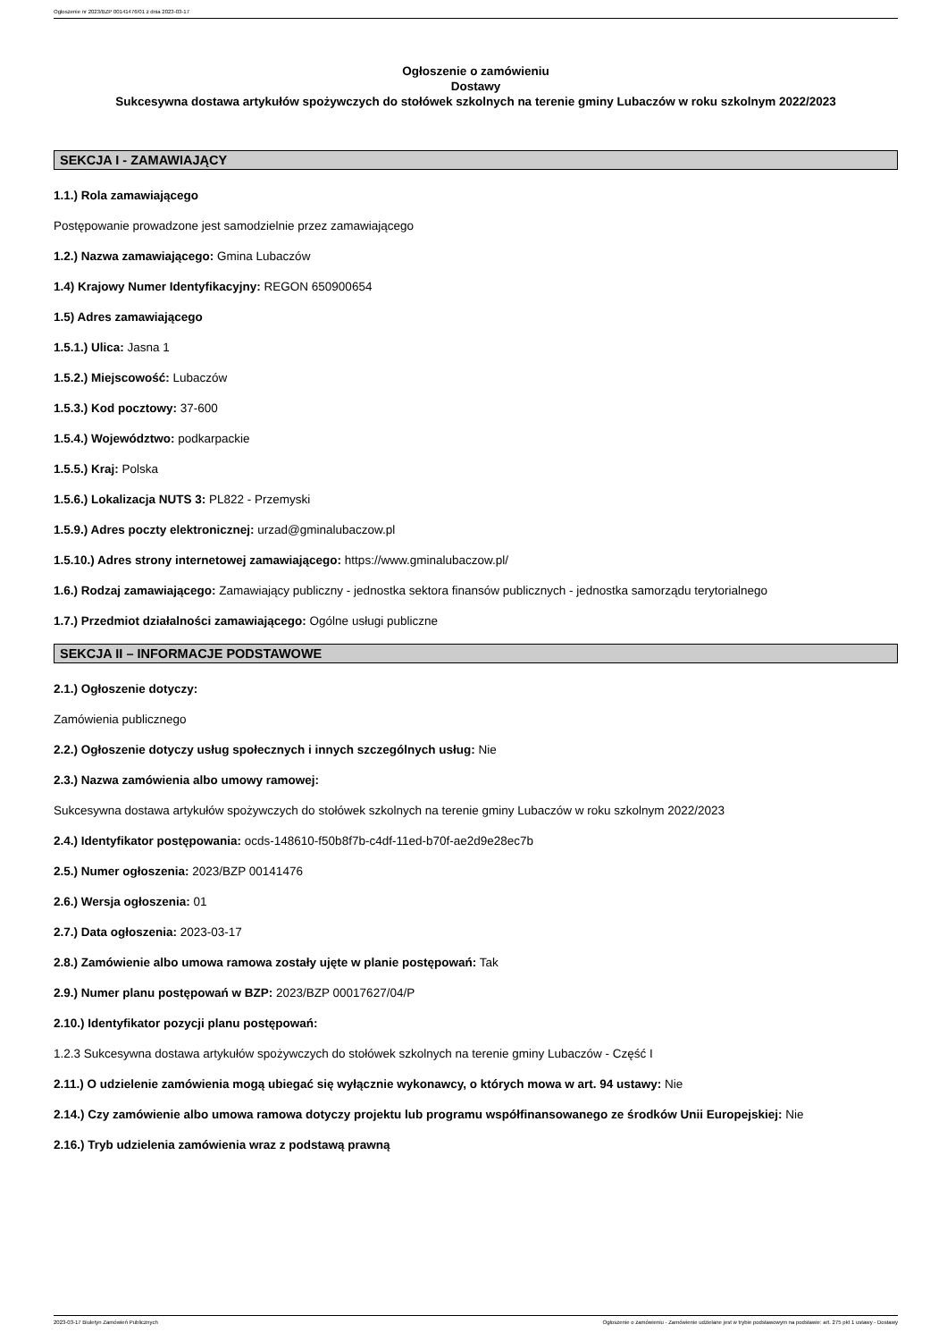Ogłoszenie nr 2023/BZP 00141476/01 z dnia 2023-03-17
Ogłoszenie o zamówieniu
Dostawy
Sukcesywna dostawa artykułów spożywczych do stołówek szkolnych na terenie gminy Lubaczów w roku szkolnym 2022/2023
SEKCJA I - ZAMAWIAJĄCY
1.1.) Rola zamawiającego
Postępowanie prowadzone jest samodzielnie przez zamawiającego
1.2.) Nazwa zamawiającego: Gmina Lubaczów
1.4) Krajowy Numer Identyfikacyjny: REGON 650900654
1.5) Adres zamawiającego
1.5.1.) Ulica: Jasna 1
1.5.2.) Miejscowość: Lubaczów
1.5.3.) Kod pocztowy: 37-600
1.5.4.) Województwo: podkarpackie
1.5.5.) Kraj: Polska
1.5.6.) Lokalizacja NUTS 3: PL822 - Przemyski
1.5.9.) Adres poczty elektronicznej: urzad@gminalubaczow.pl
1.5.10.) Adres strony internetowej zamawiającego: https://www.gminalubaczow.pl/
1.6.) Rodzaj zamawiającego: Zamawiający publiczny - jednostka sektora finansów publicznych - jednostka samorządu terytorialnego
1.7.) Przedmiot działalności zamawiającego: Ogólne usługi publiczne
SEKCJA II – INFORMACJE PODSTAWOWE
2.1.) Ogłoszenie dotyczy:
Zamówienia publicznego
2.2.) Ogłoszenie dotyczy usług społecznych i innych szczególnych usług: Nie
2.3.) Nazwa zamówienia albo umowy ramowej:
Sukcesywna dostawa artykułów spożywczych do stołówek szkolnych na terenie gminy Lubaczów w roku szkolnym 2022/2023
2.4.) Identyfikator postępowania: ocds-148610-f50b8f7b-c4df-11ed-b70f-ae2d9e28ec7b
2.5.) Numer ogłoszenia: 2023/BZP 00141476
2.6.) Wersja ogłoszenia: 01
2.7.) Data ogłoszenia: 2023-03-17
2.8.) Zamówienie albo umowa ramowa zostały ujęte w planie postępowań: Tak
2.9.) Numer planu postępowań w BZP: 2023/BZP 00017627/04/P
2.10.) Identyfikator pozycji planu postępowań:
1.2.3 Sukcesywna dostawa artykułów spożywczych do stołówek szkolnych na terenie gminy Lubaczów - Część I
2.11.) O udzielenie zamówienia mogą ubiegać się wyłącznie wykonawcy, o których mowa w art. 94 ustawy: Nie
2.14.) Czy zamówienie albo umowa ramowa dotyczy projektu lub programu współfinansowanego ze środków Unii Europejskiej: Nie
2.16.) Tryb udzielenia zamówienia wraz z podstawą prawną
2023-03-17 Biuletyn Zamówień Publicznych Ogłoszenie o zamówieniu - Zamówienie udzielane jest w trybie podstawowym na podstawie: art. 275 pkt 1 ustawy - Dostawy